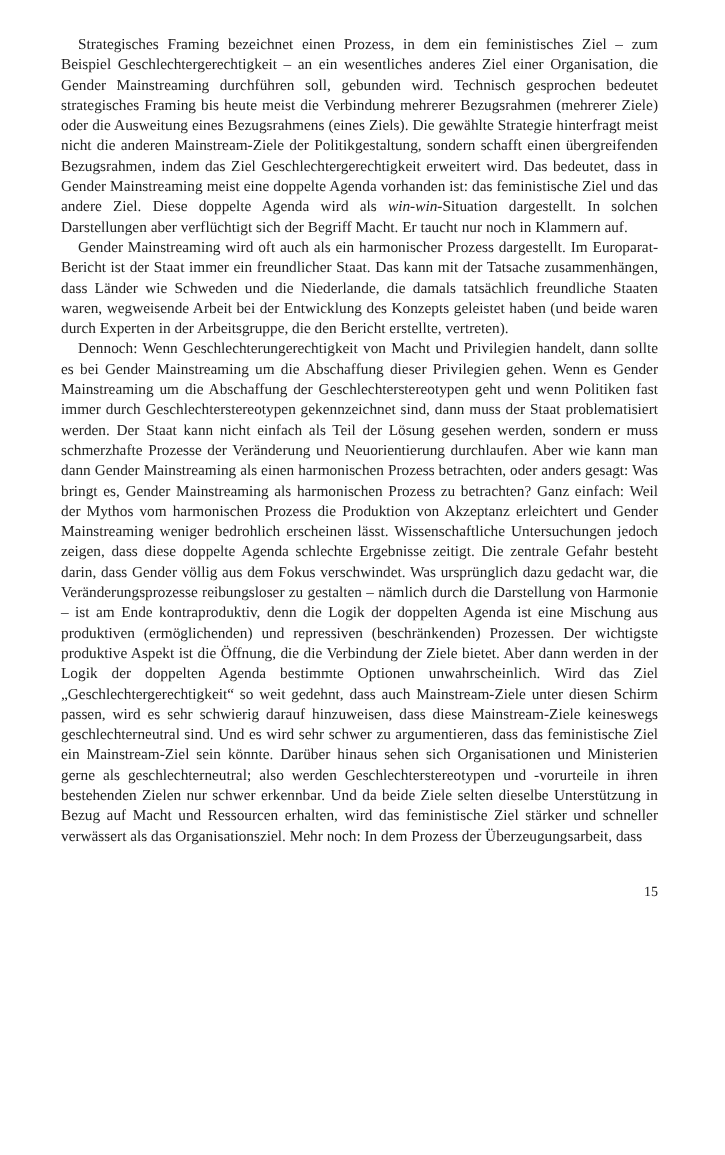Strategisches Framing bezeichnet einen Prozess, in dem ein feministisches Ziel – zum Beispiel Geschlechtergerechtigkeit – an ein wesentliches anderes Ziel einer Organisation, die Gender Mainstreaming durchführen soll, gebunden wird. Technisch gesprochen bedeutet strategisches Framing bis heute meist die Verbindung mehrerer Bezugsrahmen (mehrerer Ziele) oder die Ausweitung eines Bezugsrahmens (eines Ziels). Die gewählte Strategie hinterfragt meist nicht die anderen Mainstream-Ziele der Politikgestaltung, sondern schafft einen übergreifenden Bezugsrahmen, indem das Ziel Geschlechtergerechtigkeit erweitert wird. Das bedeutet, dass in Gender Mainstreaming meist eine doppelte Agenda vorhanden ist: das feministische Ziel und das andere Ziel. Diese doppelte Agenda wird als win-win-Situation dargestellt. In solchen Darstellungen aber verflüchtigt sich der Begriff Macht. Er taucht nur noch in Klammern auf.
Gender Mainstreaming wird oft auch als ein harmonischer Prozess dargestellt. Im Europarat-Bericht ist der Staat immer ein freundlicher Staat. Das kann mit der Tatsache zusammenhängen, dass Länder wie Schweden und die Niederlande, die damals tatsächlich freundliche Staaten waren, wegweisende Arbeit bei der Entwicklung des Konzepts geleistet haben (und beide waren durch Experten in der Arbeitsgruppe, die den Bericht erstellte, vertreten).
Dennoch: Wenn Geschlechterungerechtigkeit von Macht und Privilegien handelt, dann sollte es bei Gender Mainstreaming um die Abschaffung dieser Privilegien gehen. Wenn es Gender Mainstreaming um die Abschaffung der Geschlechterstereotypen geht und wenn Politiken fast immer durch Geschlechterstereotypen gekennzeichnet sind, dann muss der Staat problematisiert werden. Der Staat kann nicht einfach als Teil der Lösung gesehen werden, sondern er muss schmerzhafte Prozesse der Veränderung und Neuorientierung durchlaufen. Aber wie kann man dann Gender Mainstreaming als einen harmonischen Prozess betrachten, oder anders gesagt: Was bringt es, Gender Mainstreaming als harmonischen Prozess zu betrachten? Ganz einfach: Weil der Mythos vom harmonischen Prozess die Produktion von Akzeptanz erleichtert und Gender Mainstreaming weniger bedrohlich erscheinen lässt. Wissenschaftliche Untersuchungen jedoch zeigen, dass diese doppelte Agenda schlechte Ergebnisse zeitigt. Die zentrale Gefahr besteht darin, dass Gender völlig aus dem Fokus verschwindet. Was ursprünglich dazu gedacht war, die Veränderungsprozesse reibungsloser zu gestalten – nämlich durch die Darstellung von Harmonie – ist am Ende kontraproduktiv, denn die Logik der doppelten Agenda ist eine Mischung aus produktiven (ermöglichenden) und repressiven (beschränkenden) Prozessen. Der wichtigste produktive Aspekt ist die Öffnung, die die Verbindung der Ziele bietet. Aber dann werden in der Logik der doppelten Agenda bestimmte Optionen unwahrscheinlich. Wird das Ziel „Geschlechtergerechtigkeit“ so weit gedehnt, dass auch Mainstream-Ziele unter diesen Schirm passen, wird es sehr schwierig darauf hinzuweisen, dass diese Mainstream-Ziele keineswegs geschlechterneutral sind. Und es wird sehr schwer zu argumentieren, dass das feministische Ziel ein Mainstream-Ziel sein könnte. Darüber hinaus sehen sich Organisationen und Ministerien gerne als geschlechterneutral; also werden Geschlechterstereotypen und -vorurteile in ihren bestehenden Zielen nur schwer erkennbar. Und da beide Ziele selten dieselbe Unterstützung in Bezug auf Macht und Ressourcen erhalten, wird das feministische Ziel stärker und schneller verwässert als das Organisationsziel. Mehr noch: In dem Prozess der Überzeugungsarbeit, dass
15